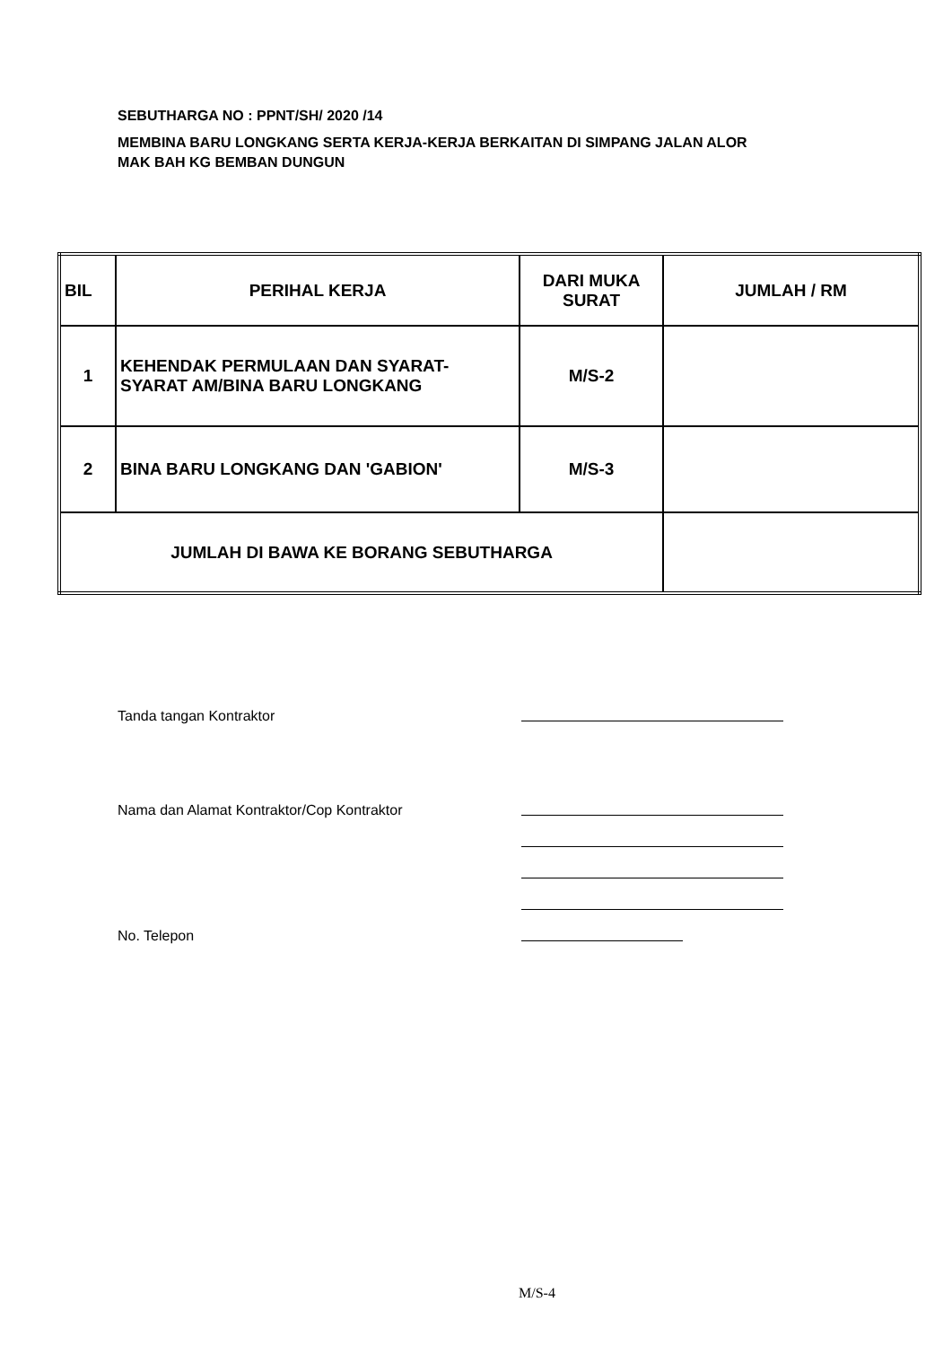SEBUTHARGA NO : PPNT/SH/ 2020 /14
MEMBINA BARU LONGKANG SERTA KERJA-KERJA BERKAITAN DI SIMPANG JALAN ALOR
MAK BAH KG BEMBAN DUNGUN
| BIL | PERIHAL KERJA | DARI MUKA SURAT | JUMLAH / RM |
| --- | --- | --- | --- |
| 1 | KEHENDAK PERMULAAN DAN SYARAT-SYARAT AM/BINA BARU LONGKANG | M/S-2 | |
| 2 | BINA BARU LONGKANG DAN 'GABION' | M/S-3 | |
| JUMLAH DI BAWA KE BORANG SEBUTHARGA | | | |
Tanda tangan Kontraktor
Nama dan Alamat Kontraktor/Cop Kontraktor
No. Telepon
M/S-4